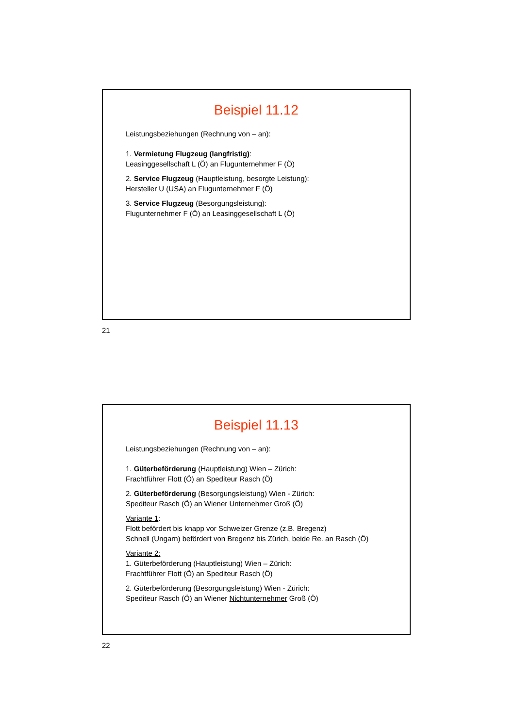Beispiel 11.12
Leistungsbeziehungen (Rechnung von – an):
1. Vermietung Flugzeug (langfristig):
Leasinggesellschaft L (Ö) an Flugunternehmer F (Ö)
2. Service Flugzeug (Hauptleistung, besorgte Leistung):
Hersteller U (USA) an Flugunternehmer F (Ö)
3. Service Flugzeug (Besorgungsleistung):
Flugunternehmer F (Ö) an Leasinggesellschaft L (Ö)
21
Beispiel 11.13
Leistungsbeziehungen (Rechnung von – an):
1. Güterbeförderung (Hauptleistung) Wien – Zürich:
Frachtführer Flott (Ö) an Spediteur Rasch (Ö)
2. Güterbeförderung (Besorgungsleistung) Wien - Zürich:
Spediteur Rasch (Ö) an Wiener Unternehmer Groß (Ö)
Variante 1:
Flott befördert bis knapp vor Schweizer Grenze (z.B. Bregenz)
Schnell (Ungarn) befördert von Bregenz bis Zürich, beide Re. an Rasch (Ö)
Variante 2:
1. Güterbeförderung (Hauptleistung) Wien – Zürich:
Frachtführer Flott (Ö) an Spediteur Rasch (Ö)
2. Güterbeförderung (Besorgungsleistung) Wien - Zürich:
Spediteur Rasch (Ö) an Wiener Nichtunternehmer Groß (Ö)
22